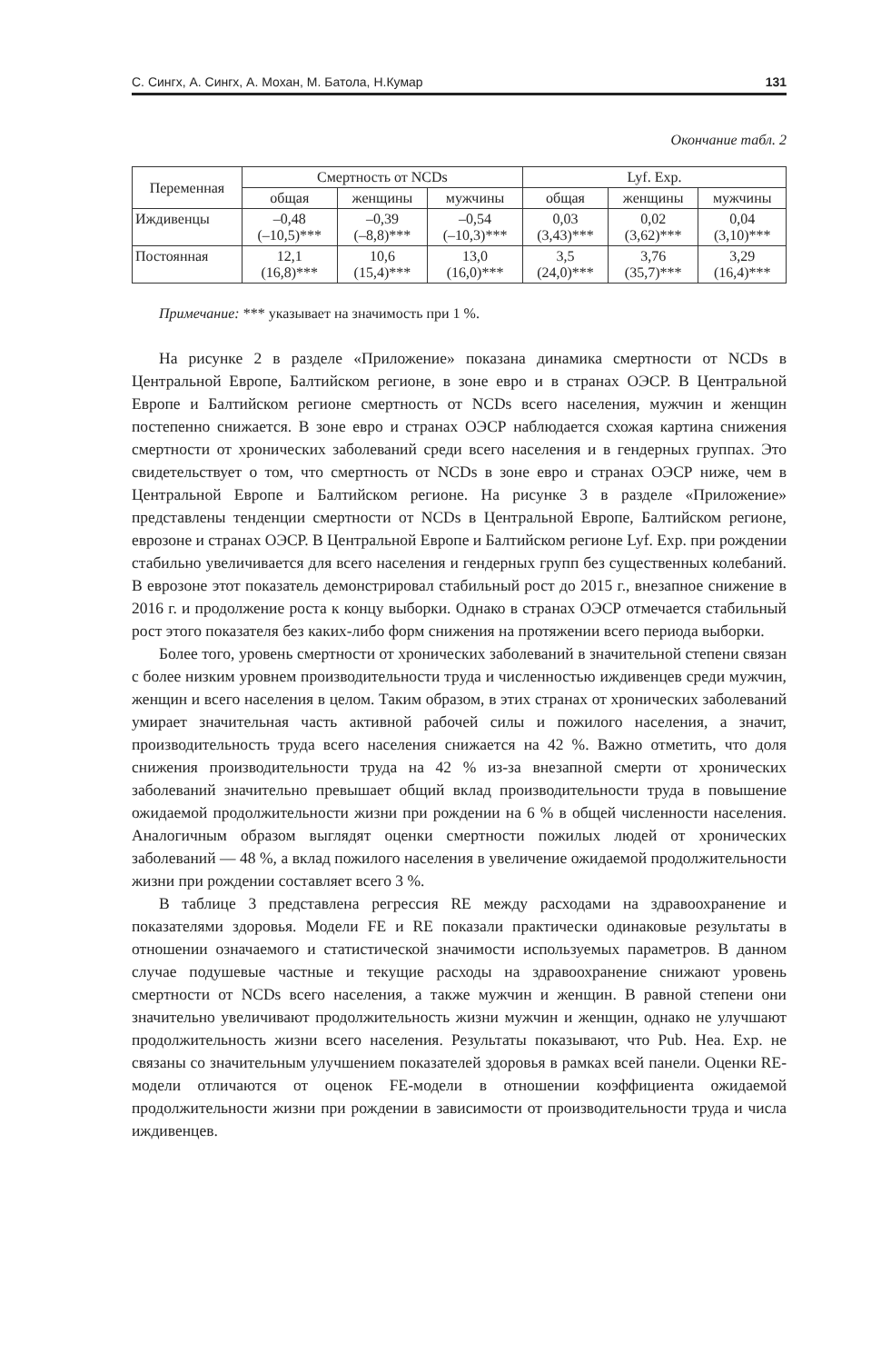С. Сингх, А. Сингх, А. Мохан, М. Батола, Н.Кумар 131
Окончание табл. 2
| Переменная | Смертность от NCDs | | | Lyf. Exp. | | |
| --- | --- | --- | --- | --- | --- | --- |
| | общая | женщины | мужчины | общая | женщины | мужчины |
| Иждивенцы | –0,48 (–10,5)*** | –0,39 (–8,8)*** | –0,54 (–10,3)*** | 0,03 (3,43)*** | 0,02 (3,62)*** | 0,04 (3,10)*** |
| Постоянная | 12,1 (16,8)*** | 10,6 (15,4)*** | 13,0 (16,0)*** | 3,5 (24,0)*** | 3,76 (35,7)*** | 3,29 (16,4)*** |
Примечание: *** указывает на значимость при 1 %.
На рисунке 2 в разделе «Приложение» показана динамика смертности от NCDs в Центральной Европе, Балтийском регионе, в зоне евро и в странах ОЭСР. В Центральной Европе и Балтийском регионе смертность от NCDs всего населения, мужчин и женщин постепенно снижается. В зоне евро и странах ОЭСР наблюдается схожая картина снижения смертности от хронических заболеваний среди всего населения и в гендерных группах. Это свидетельствует о том, что смертность от NCDs в зоне евро и странах ОЭСР ниже, чем в Центральной Европе и Балтийском регионе. На рисунке 3 в разделе «Приложение» представлены тенденции смертности от NCDs в Центральной Европе, Балтийском регионе, еврозоне и странах ОЭСР. В Центральной Европе и Балтийском регионе Lyf. Exp. при рождении стабильно увеличивается для всего населения и гендерных групп без существенных колебаний. В еврозоне этот показатель демонстрировал стабильный рост до 2015 г., внезапное снижение в 2016 г. и продолжение роста к концу выборки. Однако в странах ОЭСР отмечается стабильный рост этого показателя без каких-либо форм снижения на протяжении всего периода выборки.
Более того, уровень смертности от хронических заболеваний в значительной степени связан с более низким уровнем производительности труда и численностью иждивенцев среди мужчин, женщин и всего населения в целом. Таким образом, в этих странах от хронических заболеваний умирает значительная часть активной рабочей силы и пожилого населения, а значит, производительность труда всего населения снижается на 42 %. Важно отметить, что доля снижения производительности труда на 42 % из-за внезапной смерти от хронических заболеваний значительно превышает общий вклад производительности труда в повышение ожидаемой продолжительности жизни при рождении на 6 % в общей численности населения. Аналогичным образом выглядят оценки смертности пожилых людей от хронических заболеваний — 48 %, а вклад пожилого населения в увеличение ожидаемой продолжительности жизни при рождении составляет всего 3 %.
В таблице 3 представлена регрессия RE между расходами на здравоохранение и показателями здоровья. Модели FE и RE показали практически одинаковые результаты в отношении означаемого и статистической значимости используемых параметров. В данном случае подушевые частные и текущие расходы на здравоохранение снижают уровень смертности от NCDs всего населения, а также мужчин и женщин. В равной степени они значительно увеличивают продолжительность жизни мужчин и женщин, однако не улучшают продолжительность жизни всего населения. Результаты показывают, что Pub. Hea. Exp. не связаны со значительным улучшением показателей здоровья в рамках всей панели. Оценки RE-модели отличаются от оценок FE-модели в отношении коэффициента ожидаемой продолжительности жизни при рождении в зависимости от производительности труда и числа иждивенцев.